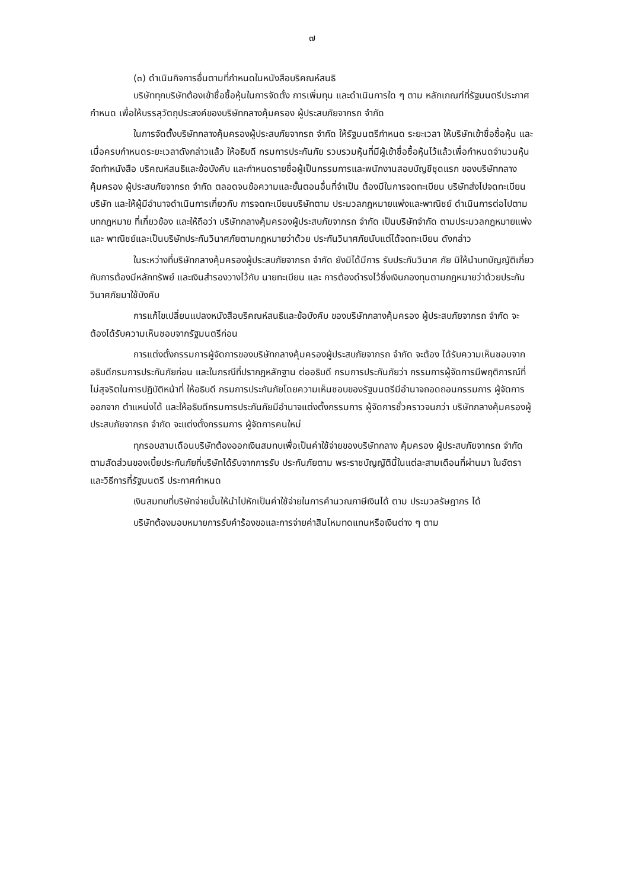๗
(๓) ดำเนินกิจการอื่นตามที่กำหนดในหนังสือบริคณห์สนธิ
บริษัททุกบริษัทต้องเข้าชื่อซื้อหุ้นในการจัดตั้ง การเพิ่มทุน และดำเนินการใด ๆ ตาม หลักเกณฑ์ที่รัฐมนตรีประกาศกำหนด เพื่อให้บรรลุวัตถุประสงค์ของบริษัทกลางคุ้มครอง ผู้ประสบภัยจากรถ จำกัด
ในการจัดตั้งบริษัทกลางคุ้มครองผู้ประสบภัยจากรถ จำกัด ให้รัฐมนตรีกำหนด ระยะเวลา ให้บริษัทเข้าชื่อซื้อหุ้น และเมื่อครบกำหนดระยะเวลาดังกล่าวแล้ว ให้อธิบดี กรมการประกันภัย รวบรวมหุ้นที่มีผู้เข้าชื่อซื้อหุ้นไว้แล้วเพื่อกำหนดจำนวนหุ้นจัดทำหนังสือ บริคณห์สนธิและข้อบังคับ และกำหนดรายชื่อผู้เป็นกรรมการและพนักงานสอบบัญชีชุดแรก ของบริษัทกลางคุ้มครอง ผู้ประสบภัยจากรถ จำกัด ตลอดจนข้อความและขั้นตอนอื่นที่จำเป็น ต้องมีในการจดทะเบียน บริษัทส่งไปจดทะเบียนบริษัท และให้ผู้มีอำนาจดำเนินการเกี่ยวกับ การจดทะเบียนบริษัทตาม ประมวลกฎหมายแพ่งและพาณิชย์ ดำเนินการต่อไปตามบทกฎหมาย ที่เกี่ยวข้อง และให้ถือว่า บริษัทกลางคุ้มครองผู้ประสบภัยจากรถ จำกัด เป็นบริษัทจำกัด ตามประมวลกฎหมายแพ่งและ พาณิชย์และเป็นบริษัทประกันวินาศภัยตามกฎหมายว่าด้วย ประกันวินาศภัยนับแต่ได้จดทะเบียน ดังกล่าว
ในระหว่างที่บริษัทกลางคุ้มครองผู้ประสบภัยจากรถ จำกัด ยังมิได้มีการ รับประกันวินาศ ภัย มิให้นำบทบัญญัติเกี่ยวกับการต้องมีหลักทรัพย์ และเงินสำรองวางไว้กับ นายทะเบียน และ การต้องดำรงไว้ซึ่งเงินกองทุนตามกฎหมายว่าด้วยประกันวินาศภัยมาใช้บังคับ
การแก้ไขเปลี่ยนแปลงหนังสือบริคณห์สนธิและข้อบังคับ ของบริษัทกลางคุ้มครอง ผู้ประสบภัยจากรถ จำกัด จะต้องได้รับความเห็นชอบจากรัฐมนตรีก่อน
การแต่งตั้งกรรมการผู้จัดการของบริษัทกลางคุ้มครองผู้ประสบภัยจากรถ จำกัด จะต้อง ได้รับความเห็นชอบจากอธิบดีกรมการประกันภัยก่อน และในกรณีที่ปรากฏหลักฐาน ต่ออธิบดี กรมการประกันภัยว่า กรรมการผู้จัดการมีพฤติการณ์ที่ไม่สุจริตในการปฏิบัติหน้าที่ ให้อธิบดี กรมการประกันภัยโดยความเห็นชอบของรัฐมนตรีมีอำนาจถอดถอนกรรมการ ผู้จัดการออกจาก ตำแหน่งได้ และให้อธิบดีกรมการประกันภัยมีอำนาจแต่งตั้งกรรมการ ผู้จัดการชั่วคราวจนกว่า บริษัทกลางคุ้มครองผู้ประสบภัยจากรถ จำกัด จะแต่งตั้งกรรมการ ผู้จัดการคนใหม่
ทุกรอบสามเดือนบริษัทต้องออกเงินสมทบเพื่อเป็นค่าใช้จ่ายของบริษัทกลาง คุ้มครอง ผู้ประสบภัยจากรถ จำกัด ตามสัดส่วนของเบี้ยประกันภัยที่บริษัทได้รับจากการรับ ประกันภัยตาม พระราชบัญญัตินี้ในแต่ละสามเดือนที่ผ่านมา ในอัตราและวิธีการที่รัฐมนตรี ประกาศกำหนด
เงินสมทบที่บริษัทจ่ายนั้นให้นำไปหักเป็นค่าใช้จ่ายในการคำนวณภาษีเงินได้ ตาม ประมวลรัษฎากร ได้
บริษัทต้องมอบหมายการรับคำร้องขอและการจ่ายค่าสินไหมทดแทนหรือเงินต่าง ๆ ตาม